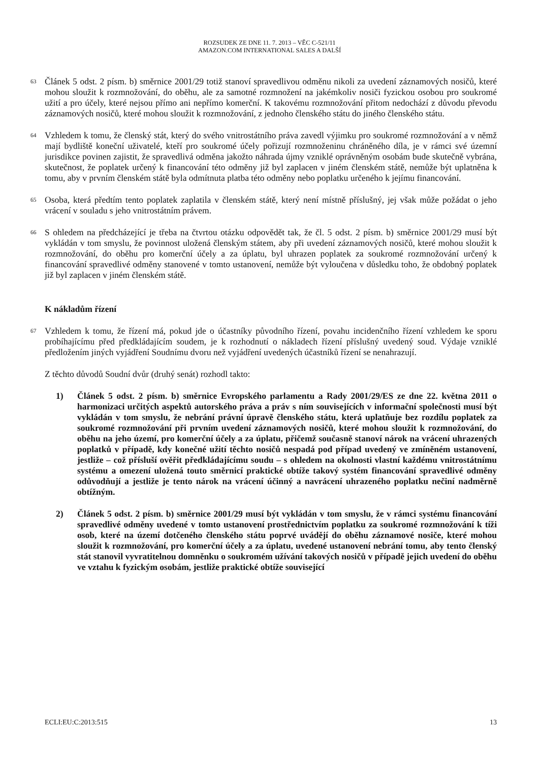ROZSUDEK ZE DNE 11. 7. 2013 – VĚC C-521/11
AMAZON.COM INTERNATIONAL SALES A DALŠÍ
63
Článek 5 odst. 2 písm. b) směrnice 2001/29 totiž stanoví spravedlivou odměnu nikoli za uvedení záznamových nosičů, které mohou sloužit k rozmnožování, do oběhu, ale za samotné rozmnožení na jakémkoliv nosiči fyzickou osobou pro soukromé užití a pro účely, které nejsou přímo ani nepřímo komerční. K takovému rozmnožování přitom nedochází z důvodu převodu záznamových nosičů, které mohou sloužit k rozmnožování, z jednoho členského státu do jiného členského státu.
64
Vzhledem k tomu, že členský stát, který do svého vnitrostátního práva zavedl výjimku pro soukromé rozmnožování a v němž mají bydliště koneční uživatelé, kteří pro soukromé účely pořizují rozmnoženinu chráněného díla, je v rámci své územní jurisdikce povinen zajistit, že spravedlivá odměna jakožto náhrada újmy vzniklé oprávněným osobám bude skutečně vybrána, skutečnost, že poplatek určený k financování této odměny již byl zaplacen v jiném členském státě, nemůže být uplatněna k tomu, aby v prvním členském státě byla odmítnuta platba této odměny nebo poplatku určeného k jejímu financování.
65
Osoba, která předtím tento poplatek zaplatila v členském státě, který není místně příslušný, jej však může požádat o jeho vrácení v souladu s jeho vnitrostátním právem.
66
S ohledem na předcházející je třeba na čtvrtou otázku odpovědět tak, že čl. 5 odst. 2 písm. b) směrnice 2001/29 musí být vykládán v tom smyslu, že povinnost uložená členským státem, aby při uvedení záznamových nosičů, které mohou sloužit k rozmnožování, do oběhu pro komerční účely a za úplatu, byl uhrazen poplatek za soukromé rozmnožování určený k financování spravedlivé odměny stanovené v tomto ustanovení, nemůže být vyloučena v důsledku toho, že obdobný poplatek již byl zaplacen v jiném členském státě.
K nákladům řízení
67
Vzhledem k tomu, že řízení má, pokud jde o účastníky původního řízení, povahu incidenčního řízení vzhledem ke sporu probíhajícímu před předkládajícím soudem, je k rozhodnutí o nákladech řízení příslušný uvedený soud. Výdaje vzniklé předložením jiných vyjádření Soudnímu dvoru než vyjádření uvedených účastníků řízení se nenahrazují.
Z těchto důvodů Soudní dvůr (druhý senát) rozhodl takto:
1) Článek 5 odst. 2 písm. b) směrnice Evropského parlamentu a Rady 2001/29/ES ze dne 22. května 2011 o harmonizaci určitých aspektů autorského práva a práv s ním souvisejících v informační společnosti musí být vykládán v tom smyslu, že nebrání právní úpravě členského státu, která uplatňuje bez rozdílu poplatek za soukromé rozmnožování při prvním uvedení záznamových nosičů, které mohou sloužit k rozmnožování, do oběhu na jeho území, pro komerční účely a za úplatu, přičemž současně stanoví nárok na vrácení uhrazených poplatků v případě, kdy konečné užití těchto nosičů nespadá pod případ uvedený ve zmíněném ustanovení, jestliže – což přísluší ověřit předkládajícímu soudu – s ohledem na okolnosti vlastní každému vnitrostátnímu systému a omezení uložená touto směrnicí praktické obtíže takový systém financování spravedlivé odměny odůvodňují a jestliže je tento nárok na vrácení účinný a navrácení uhrazeného poplatku nečiní nadměrně obtížným.
2) Článek 5 odst. 2 písm. b) směrnice 2001/29 musí být vykládán v tom smyslu, že v rámci systému financování spravedlivé odměny uvedené v tomto ustanovení prostřednictvím poplatku za soukromé rozmnožování k tíži osob, které na území dotčeného členského státu poprvé uvádějí do oběhu záznamové nosiče, které mohou sloužit k rozmnožování, pro komerční účely a za úplatu, uvedené ustanovení nebrání tomu, aby tento členský stát stanovil vyvratitelnou domněnku o soukromém užívání takových nosičů v případě jejich uvedení do oběhu ve vztahu k fyzickým osobám, jestliže praktické obtíže související
ECLI:EU:C:2013:515 13